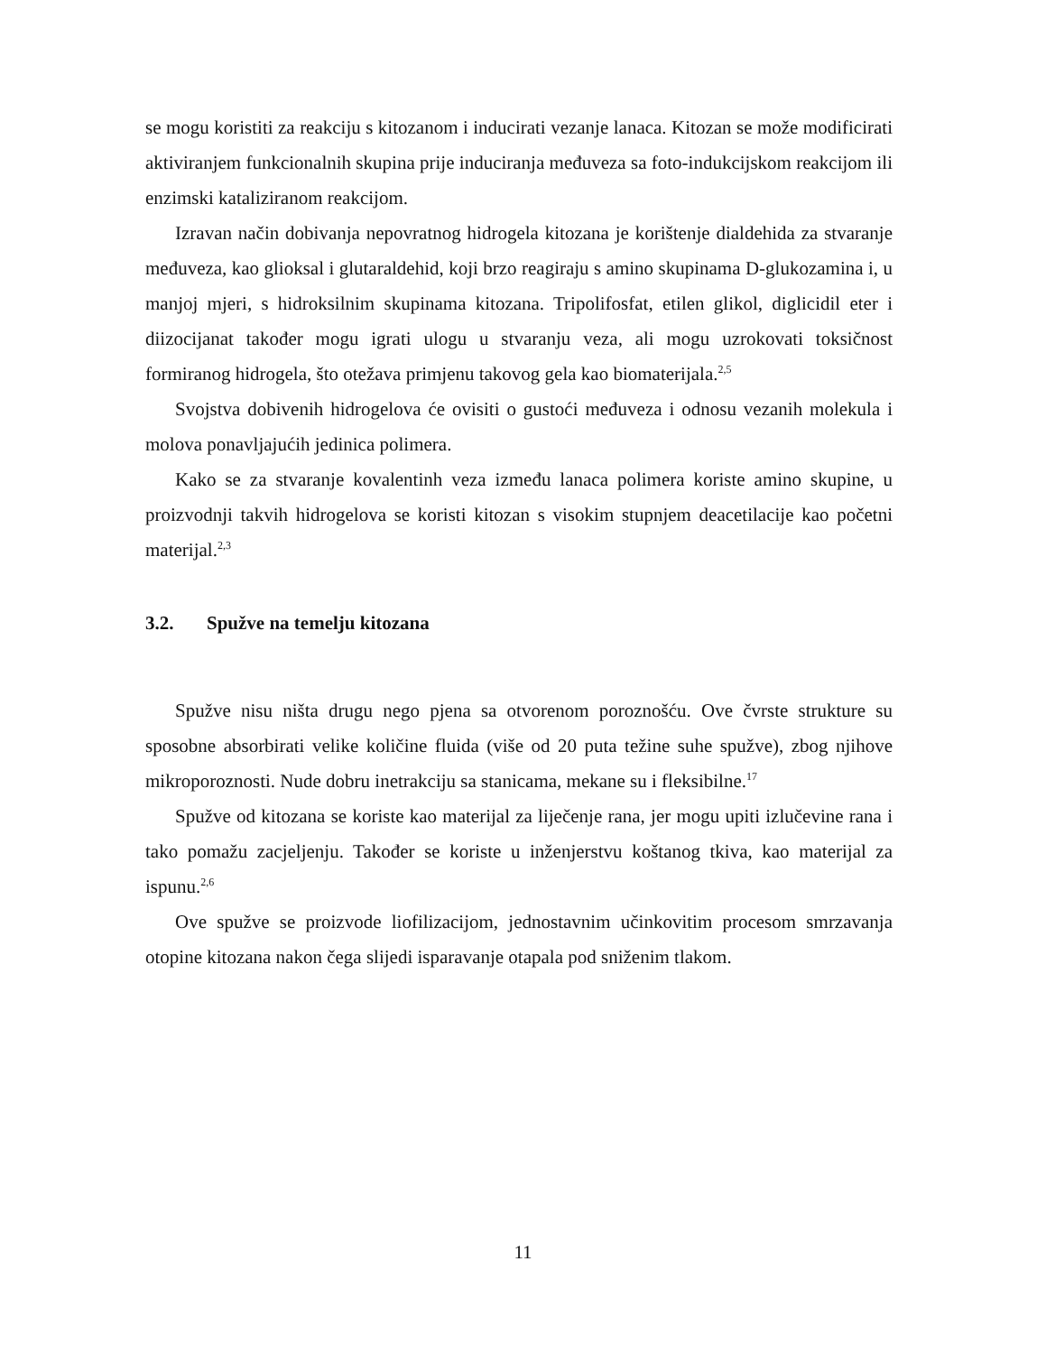se mogu koristiti za reakciju s kitozanom i inducirati vezanje lanaca. Kitozan se može modificirati aktiviranjem funkcionalnih skupina prije induciranja međuveza sa foto-indukcijskom reakcijom ili enzimski kataliziranom reakcijom.
Izravan način dobivanja nepovratnog hidrogela kitozana je korištenje dialdehida za stvaranje međuveza, kao glioksal i glutaraldehid, koji brzo reagiraju s amino skupinama D-glukozamina i, u manjoj mjeri, s hidroksilnim skupinama kitozana. Tripolifosfat, etilen glikol, diglicidil eter i diizocijanat također mogu igrati ulogu u stvaranju veza, ali mogu uzrokovati toksičnost formiranog hidrogela, što otežava primjenu takovog gela kao biomaterijala.<sup>2,5</sup>
Svojstva dobivenih hidrogelova će ovisiti o gustoći međuveza i odnosu vezanih molekula i molova ponavljajućih jedinica polimera.
Kako se za stvaranje kovalentinh veza između lanaca polimera koriste amino skupine, u proizvodnji takvih hidrogelova se koristi kitozan s visokim stupnjem deacetilacije kao početni materijal.<sup>2,3</sup>
3.2. Spužve na temelju kitozana
Spužve nisu ništa drugu nego pjena sa otvorenom poroznošću. Ove čvrste strukture su sposobne absorbirati velike količine fluida (više od 20 puta težine suhe spužve), zbog njihove mikroporoznosti. Nude dobru inetrakciju sa stanicama, mekane su i fleksibilne.<sup>17</sup>
Spužve od kitozana se koriste kao materijal za liječenje rana, jer mogu upiti izlučevine rana i tako pomažu zacjeljenju. Također se koriste u inženjerstvu koštanog tkiva, kao materijal za ispunu.<sup>2,6</sup>
Ove spužve se proizvode liofilizacijom, jednostavnim učinkovitim procesom smrzavanja otopine kitozana nakon čega slijedi isparavanje otapala pod sniženim tlakom.
11